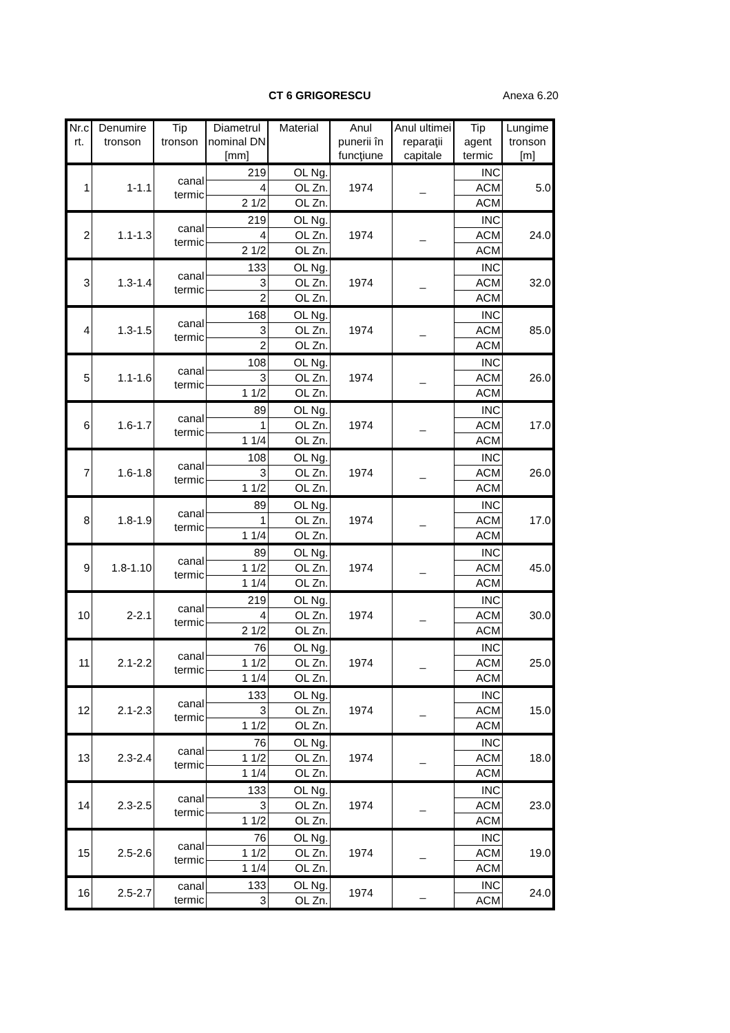CT 6 GRIGORESCU Anexa 6.20
| Nr.c rt. | Denumire tronson | Tip tronson | Diametrul nominal DN [mm] | Material | Anul punerii în funcţiune | Anul ultimei reparaţii capitale | Tip agent termic | Lungime tronson [m] |
| --- | --- | --- | --- | --- | --- | --- | --- | --- |
| 1 | 1-1.1 | canal termic | 219 | OL Ng. | 1974 | _ | INC | 5.0 |
| | | | 4 | OL Zn. | | | ACM | |
| | | | 2 1/2 | OL Zn. | | | ACM | |
| 2 | 1.1-1.3 | canal termic | 219 | OL Ng. | 1974 | _ | INC | 24.0 |
| | | | 4 | OL Zn. | | | ACM | |
| | | | 2 1/2 | OL Zn. | | | ACM | |
| 3 | 1.3-1.4 | canal termic | 133 | OL Ng. | 1974 | _ | INC | 32.0 |
| | | | 3 | OL Zn. | | | ACM | |
| | | | 2 | OL Zn. | | | ACM | |
| 4 | 1.3-1.5 | canal termic | 168 | OL Ng. | 1974 | _ | INC | 85.0 |
| | | | 3 | OL Zn. | | | ACM | |
| | | | 2 | OL Zn. | | | ACM | |
| 5 | 1.1-1.6 | canal termic | 108 | OL Ng. | 1974 | _ | INC | 26.0 |
| | | | 3 | OL Zn. | | | ACM | |
| | | | 1 1/2 | OL Zn. | | | ACM | |
| 6 | 1.6-1.7 | canal termic | 89 | OL Ng. | 1974 | _ | INC | 17.0 |
| | | | 1 | OL Zn. | | | ACM | |
| | | | 1 1/4 | OL Zn. | | | ACM | |
| 7 | 1.6-1.8 | canal termic | 108 | OL Ng. | 1974 | _ | INC | 26.0 |
| | | | 3 | OL Zn. | | | ACM | |
| | | | 1 1/2 | OL Zn. | | | ACM | |
| 8 | 1.8-1.9 | canal termic | 89 | OL Ng. | 1974 | _ | INC | 17.0 |
| | | | 1 | OL Zn. | | | ACM | |
| | | | 1 1/4 | OL Zn. | | | ACM | |
| 9 | 1.8-1.10 | canal termic | 89 | OL Ng. | 1974 | _ | INC | 45.0 |
| | | | 1 1/2 | OL Zn. | | | ACM | |
| | | | 1 1/4 | OL Zn. | | | ACM | |
| 10 | 2-2.1 | canal termic | 219 | OL Ng. | 1974 | _ | INC | 30.0 |
| | | | 4 | OL Zn. | | | ACM | |
| | | | 2 1/2 | OL Zn. | | | ACM | |
| 11 | 2.1-2.2 | canal termic | 76 | OL Ng. | 1974 | _ | INC | 25.0 |
| | | | 1 1/2 | OL Zn. | | | ACM | |
| | | | 1 1/4 | OL Zn. | | | ACM | |
| 12 | 2.1-2.3 | canal termic | 133 | OL Ng. | 1974 | _ | INC | 15.0 |
| | | | 3 | OL Zn. | | | ACM | |
| | | | 1 1/2 | OL Zn. | | | ACM | |
| 13 | 2.3-2.4 | canal termic | 76 | OL Ng. | 1974 | _ | INC | 18.0 |
| | | | 1 1/2 | OL Zn. | | | ACM | |
| | | | 1 1/4 | OL Zn. | | | ACM | |
| 14 | 2.3-2.5 | canal termic | 133 | OL Ng. | 1974 | _ | INC | 23.0 |
| | | | 3 | OL Zn. | | | ACM | |
| | | | 1 1/2 | OL Zn. | | | ACM | |
| 15 | 2.5-2.6 | canal termic | 76 | OL Ng. | 1974 | _ | INC | 19.0 |
| | | | 1 1/2 | OL Zn. | | | ACM | |
| | | | 1 1/4 | OL Zn. | | | ACM | |
| 16 | 2.5-2.7 | canal termic | 133 | OL Ng. | 1974 | _ | INC | 24.0 |
| | | | 3 | OL Zn. | | | ACM | |